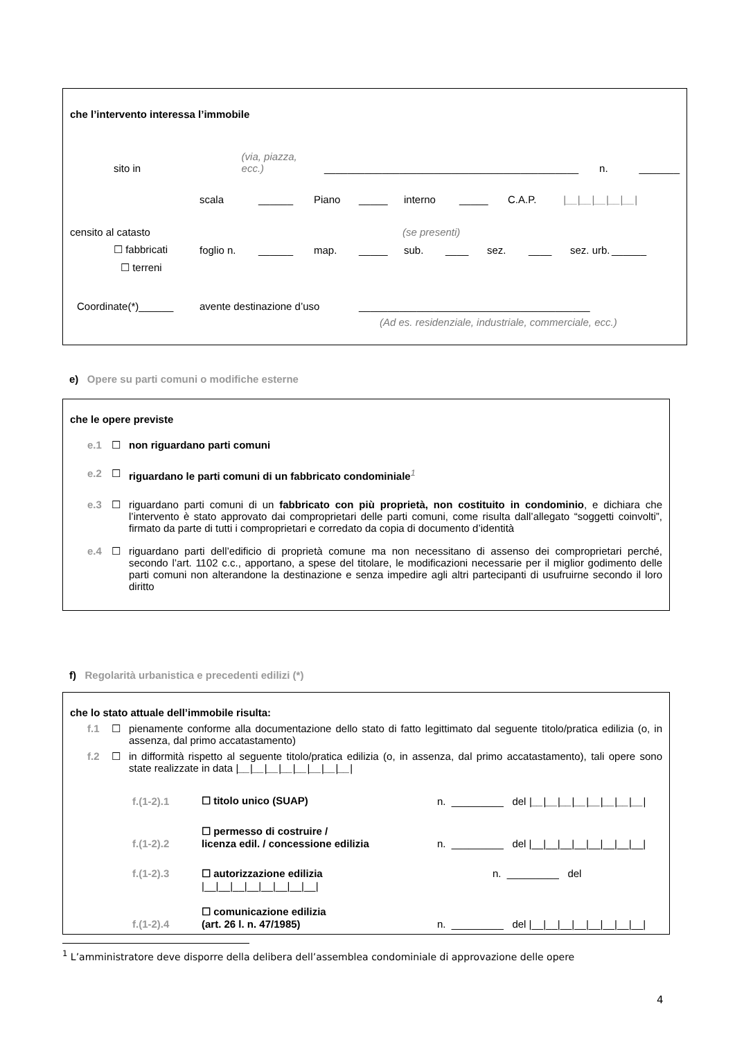che l’intervento interessa l’immobile
sito in (via, piazza, ecc.) ____________________________________________ n. _______
scala ______ Piano _____ interno _____ C.A.P. |__|__|__|__|__|
censito al catasto (se presenti)
☐ fabbricati foglio n. ______ map. _____ sub. ____ sez. ____ sez. urb. ______
☐ terreni
Coordinate(*)______ avente destinazione d’uso ________________________________________
(Ad es. residenziale, industriale, commerciale, ecc.)
e) Opere su parti comuni o modifiche esterne
che le opere previste
e.1 ☐ non riguardano parti comuni
e.2 ☐ riguardano le parti comuni di un fabbricato condominiale<sup>1</sup>
e.3 ☐ riguardano parti comuni di un fabbricato con più proprietà, non costituito in condominio, e dichiara che l’intervento è stato approvato dai comproprietari delle parti comuni, come risulta dall’allegato “soggetti coinvolti”, firmato da parte di tutti i comproprietari e corredato da copia di documento d’identità
e.4 ☐ riguardano parti dell’edificio di proprietà comune ma non necessitano di assenso dei comproprietari perché, secondo l’art. 1102 c.c., apportano, a spese del titolare, le modificazioni necessarie per il miglior godimento delle parti comuni non alterandone la destinazione e senza impedire agli altri partecipanti di usufruirne secondo il loro diritto
f) Regolarità urbanistica e precedenti edilizi (*)
che lo stato attuale dell’immobile risulta:
f.1 ☐ pienamente conforme alla documentazione dello stato di fatto legittimato dal seguente titolo/pratica edilizia (o, in assenza, dal primo accatastamento)
f.2 ☐ in difformità rispetto al seguente titolo/pratica edilizia (o, in assenza, dal primo accatastamento), tali opere sono state realizzate in data |__|__|__|__|__|__|__|__|
f.(1-2).1 ☐ titolo unico (SUAP) n. _________ del |__|__|__|__|__|__|__|__|
f.(1-2).2 ☐ permesso di costruire /
licenza edil. / concessione edilizia n. _________ del |__|__|__|__|__|__|__|__|
f.(1-2).3 ☐ autorizzazione edilizia
|__|__|__|__|__|__|__|__| n. _________ del
f.(1-2).4 ☐ comunicazione edilizia
(art. 26 l. n. 47/1985) n. _________ del |__|__|__|__|__|__|__|__|
<sup>1</sup> L’amministratore deve disporre della delibera dell’assemblea condominiale di approvazione delle opere
4